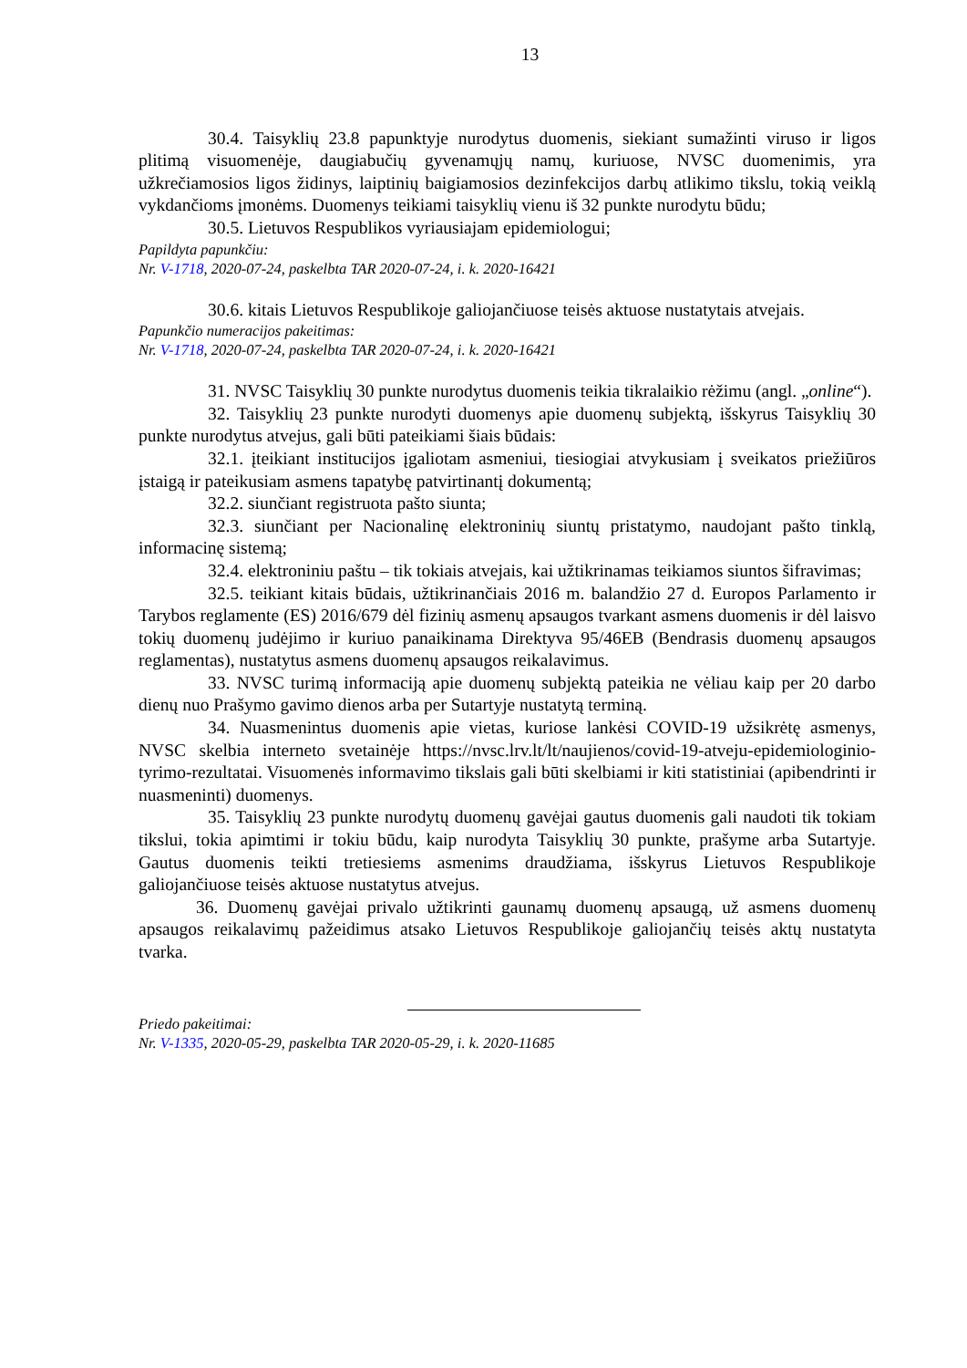13
30.4. Taisyklių 23.8 papunktyje nurodytus duomenis, siekiant sumažinti viruso ir ligos plitimą visuomenėje, daugiabučių gyvenamųjų namų, kuriuose, NVSC duomenimis, yra užkrečiamosios ligos židinys, laiptinių baigiamosios dezinfekcijos darbų atlikimo tikslu, tokią veiklą vykdančioms įmonėms. Duomenys teikiami taisyklių vienu iš 32 punkte nurodytu būdu;
30.5. Lietuvos Respublikos vyriausiajam epidemiologui;
Papildyta papunkčiu:
Nr. V-1718, 2020-07-24, paskelbta TAR 2020-07-24, i. k. 2020-16421
30.6. kitais Lietuvos Respublikoje galiojančiuose teisės aktuose nustatytais atvejais.
Papunkčio numeracijos pakeitimas:
Nr. V-1718, 2020-07-24, paskelbta TAR 2020-07-24, i. k. 2020-16421
31. NVSC Taisyklių 30 punkte nurodytus duomenis teikia tikralaikio rėžimu (angl. „online“).
32. Taisyklių 23 punkte nurodyti duomenys apie duomenų subjektą, išskyrus Taisyklių 30 punkte nurodytus atvejus, gali būti pateikiami šiais būdais:
32.1. įteikiant institucijos įgaliotam asmeniui, tiesiogiai atvykusiam į sveikatos priežiūros įstaigą ir pateikusiam asmens tapatybę patvirtinantį dokumentą;
32.2. siunčiant registruota pašto siunta;
32.3. siunčiant per Nacionalinę elektroninių siuntų pristatymo, naudojant pašto tinklą, informacinę sistemą;
32.4. elektroniniu paštu – tik tokiais atvejais, kai užtikrinamas teikiamos siuntos šifravimas;
32.5. teikiant kitais būdais, užtikrinančiais 2016 m. balandžio 27 d. Europos Parlamento ir Tarybos reglamente (ES) 2016/679 dėl fizinių asmenų apsaugos tvarkant asmens duomenis ir dėl laisvo tokių duomenų judėjimo ir kuriuo panaikinama Direktyva 95/46EB (Bendrasis duomenų apsaugos reglamentas), nustatytus asmens duomenų apsaugos reikalavimus.
33. NVSC turimą informaciją apie duomenų subjektą pateikia ne vėliau kaip per 20 darbo dienų nuo Prašymo gavimo dienos arba per Sutartyje nustatytą terminą.
34. Nuasmenintus duomenis apie vietas, kuriose lankėsi COVID-19 užsikrėtę asmenys, NVSC skelbia interneto svetainėje https://nvsc.lrv.lt/lt/naujienos/covid-19-atveju-epidemiologinio-tyrimo-rezultatai. Visuomenės informavimo tikslais gali būti skelbiami ir kiti statistiniai (apibendrinti ir nuasmeninti) duomenys.
35. Taisyklių 23 punkte nurodytų duomenų gavėjai gautus duomenis gali naudoti tik tokiam tikslui, tokia apimtimi ir tokiu būdu, kaip nurodyta Taisyklių 30 punkte, prašyme arba Sutartyje. Gautus duomenis teikti tretiesiems asmenims draudžiama, išskyrus Lietuvos Respublikoje galiojančiuose teisės aktuose nustatytus atvejus.
36. Duomenų gavėjai privalo užtikrinti gaunamų duomenų apsaugą, už asmens duomenų apsaugos reikalavimų pažeidimus atsako Lietuvos Respublikoje galiojančių teisės aktų nustatyta tvarka.
Priedo pakeitimai:
Nr. V-1335, 2020-05-29, paskelbta TAR 2020-05-29, i. k. 2020-11685